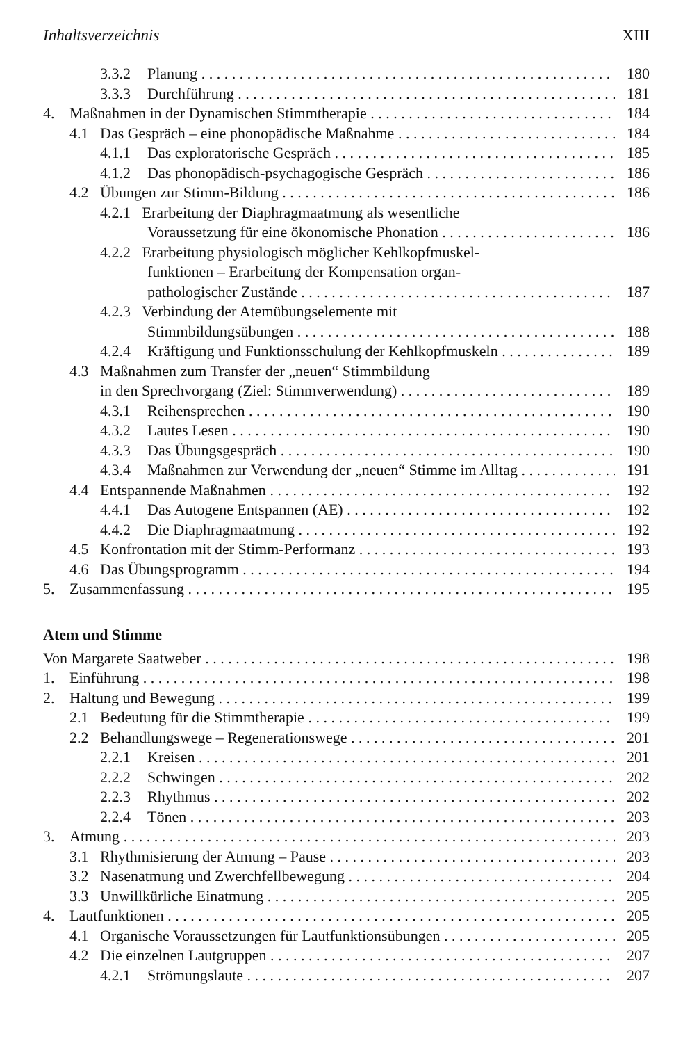Inhaltsverzeichnis XIII
3.3.2 Planung 180
3.3.3 Durchführung 181
4. Maßnahmen in der Dynamischen Stimmtherapie 184
4.1 Das Gespräch – eine phonopädische Maßnahme 184
4.1.1 Das exploratorische Gespräch 185
4.1.2 Das phonopädisch-psychagogische Gespräch 186
4.2 Übungen zur Stimm-Bildung 186
4.2.1 Erarbeitung der Diaphragmaatmung als wesentliche
Voraussetzung für eine ökonomische Phonation 186
4.2.2 Erarbeitung physiologisch möglicher Kehlkopfmuskel-
funktionen – Erarbeitung der Kompensation organ-
pathologischer Zustände 187
4.2.3 Verbindung der Atemübungselemente mit
Stimmbildungsübungen 188
4.2.4 Kräftigung und Funktionsschulung der Kehlkopfmuskeln 189
4.3 Maßnahmen zum Transfer der „neuen“ Stimmbildung
in den Sprechvorgang (Ziel: Stimmverwendung) 189
4.3.1 Reihensprechen 190
4.3.2 Lautes Lesen 190
4.3.3 Das Übungsgespräch 190
4.3.4 Maßnahmen zur Verwendung der „neuen“ Stimme im Alltag 191
4.4 Entspannende Maßnahmen 192
4.4.1 Das Autogene Entspannen (AE) 192
4.4.2 Die Diaphragmaatmung 192
4.5 Konfrontation mit der Stimm-Performanz 193
4.6 Das Übungsprogramm 194
5. Zusammenfassung 195
Atem und Stimme
Von Margarete Saatweber 198
1. Einführung 198
2. Haltung und Bewegung 199
2.1 Bedeutung für die Stimmtherapie 199
2.2 Behandlungswege – Regenerationswege 201
2.2.1 Kreisen 201
2.2.2 Schwingen 202
2.2.3 Rhythmus 202
2.2.4 Tönen 203
3. Atmung 203
3.1 Rhythmisierung der Atmung – Pause 203
3.2 Nasenatmung und Zwerchfellbewegung 204
3.3 Unwillkürliche Einatmung 205
4. Lautfunktionen 205
4.1 Organische Voraussetzungen für Lautfunktionsübungen 205
4.2 Die einzelnen Lautgruppen 207
4.2.1 Strömungslaute 207